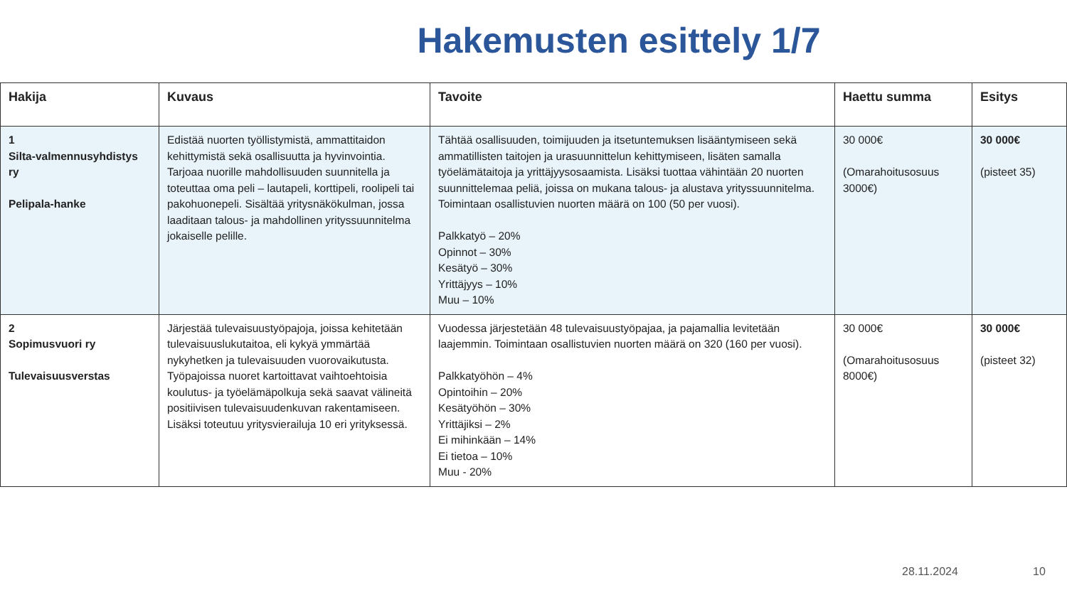Hakemusten esittely 1/7
| Hakija | Kuvaus | Tavoite | Haettu summa | Esitys |
| --- | --- | --- | --- | --- |
| 1 Silta-valmennusyhdistys ry Pelipala-hanke | Edistää nuorten työllistymistä, ammattitaidon kehittymistä sekä osallisuutta ja hyvinvointia. Tarjoaa nuorille mahdollisuuden suunnitella ja toteuttaa oma peli – lautapeli, korttipeli, roolipeli tai pakohuonepeli. Sisältää yritysnäkökulman, jossa laaditaan talous- ja mahdollinen yrityssuunnitelma jokaiselle pelille. | Tähtää osallisuuden, toimijuuden ja itsetuntemuksen lisääntymiseen sekä ammatillisten taitojen ja urasuunnittelun kehittymiseen, lisäten samalla työelämätaitoja ja yrittäjyysosaamista. Lisäksi tuottaa vähintään 20 nuorten suunnittelemaa peliä, joissa on mukana talous- ja alustava yrityssuunnitelma. Toimintaan osallistuvien nuorten määrä on 100 (50 per vuosi). Palkkatyö – 20% Opinnot – 30% Kesätyö – 30% Yrittäjyys – 10% Muu – 10% | 30 000€ (Omarahoitusosuus 3000€) | 30 000€ (pisteet 35) |
| 2 Sopimusvuori ry Tulevaisuusverstas | Järjestää tulevaisuustyöpajoja, joissa kehitetään tulevaisuuslukutaitoa, eli kykyä ymmärtää nykyhetken ja tulevaisuuden vuorovaikutusta. Työpajoissa nuoret kartoittavat vaihtoehtoisia koulutus- ja työelämäpolkuja sekä saavat välineitä positiivisen tulevaisuudenkuvan rakentamiseen. Lisäksi toteutuu yritysvierailuja 10 eri yrityksessä. | Vuodessa järjestetään 48 tulevaisuustyöpajaa, ja pajamallia levitetään laajemmin. Toimintaan osallistuvien nuorten määrä on 320 (160 per vuosi). Palkkatyöhön – 4% Opintoihin – 20% Kesätyöhön – 30% Yrittäjiksi – 2% Ei mihinkään – 14% Ei tietoa – 10% Muu - 20% | 30 000€ (Omarahoitusosuus 8000€) | 30 000€ (pisteet 32) |
28.11.2024 10